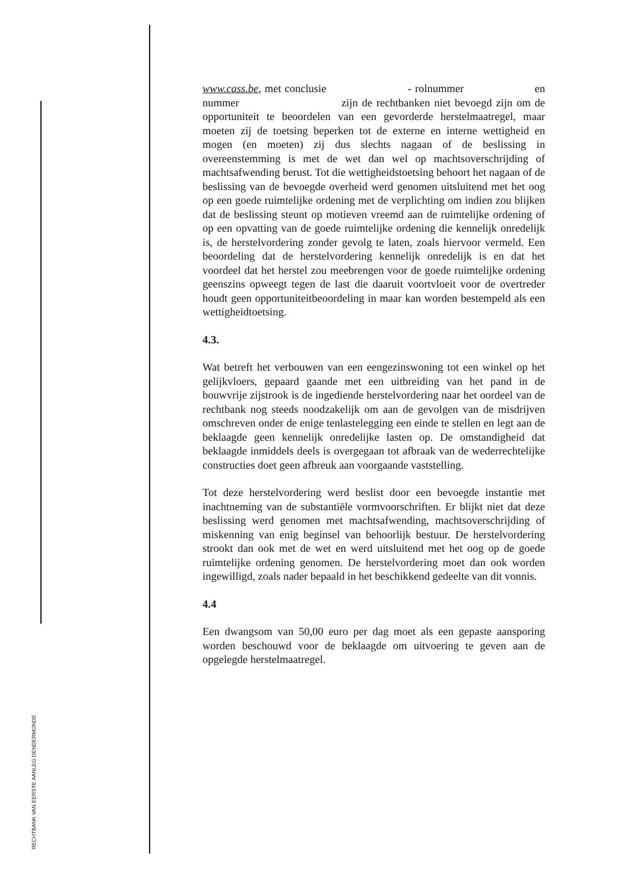RECHTBANK VAN EERSTE AANLEG DENDERMONDE
www.cass.be, met conclusie - rolnummer en nummer zijn de rechtbanken niet bevoegd zijn om de opportuniteit te beoordelen van een gevorderde herstelmaatregel, maar moeten zij de toetsing beperken tot de externe en interne wettigheid en mogen (en moeten) zij dus slechts nagaan of de beslissing in overeenstemming is met de wet dan wel op machtsoverschrijding of machtsafwending berust. Tot die wettigheidstoetsing behoort het nagaan of de beslissing van de bevoegde overheid werd genomen uitsluitend met het oog op een goede ruimtelijke ordening met de verplichting om indien zou blijken dat de beslissing steunt op motieven vreemd aan de ruimtelijke ordening of op een opvatting van de goede ruimtelijke ordening die kennelijk onredelijk is, de herstelvordering zonder gevolg te laten, zoals hiervoor vermeld. Een beoordeling dat de herstelvordering kennelijk onredelijk is en dat het voordeel dat het herstel zou meebrengen voor de goede ruimtelijke ordening geenszins opweegt tegen de last die daaruit voortvloeit voor de overtreder houdt geen opportuniteitbeoordeling in maar kan worden bestempeld als een wettigheidtoetsing.
4.3.
Wat betreft het verbouwen van een eengezinswoning tot een winkel op het gelijkvloers, gepaard gaande met een uitbreiding van het pand in de bouwvrije zijstrook is de ingediende herstelvordering naar het oordeel van de rechtbank nog steeds noodzakelijk om aan de gevolgen van de misdrijven omschreven onder de enige tenlastelegging een einde te stellen en legt aan de beklaagde geen kennelijk onredelijke lasten op. De omstandigheid dat beklaagde inmiddels deels is overgegaan tot afbraak van de wederrechtelijke constructies doet geen afbreuk aan voorgaande vaststelling.
Tot deze herstelvordering werd beslist door een bevoegde instantie met inachtneming van de substantiële vormvoorschriften. Er blijkt niet dat deze beslissing werd genomen met machtsafwending, machtsoverschrijding of miskenning van enig beginsel van behoorlijk bestuur. De herstelvordering strookt dan ook met de wet en werd uitsluitend met het oog op de goede ruimtelijke ordening genomen. De herstelvordering moet dan ook worden ingewilligd, zoals nader bepaald in het beschikkend gedeelte van dit vonnis.
4.4
Een dwangsom van 50,00 euro per dag moet als een gepaste aansporing worden beschouwd voor de beklaagde om uitvoering te geven aan de opgelegde herstelmaatregel.